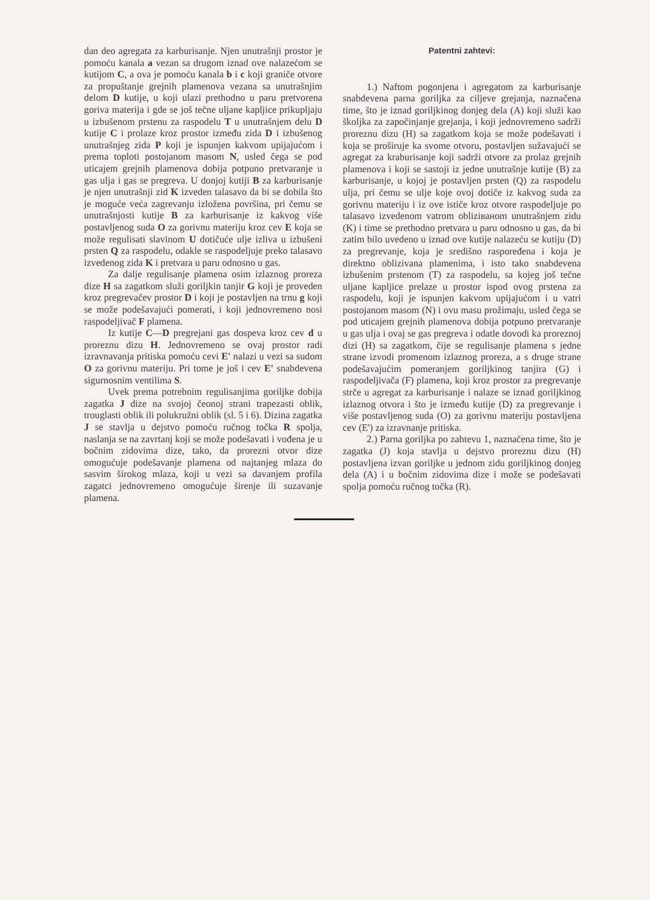dan deo agregata za karburisanje. Njen unutrašnji prostor je pomoću kanala a vezan sa drugom iznad ove nalazećom se kutijom C, a ova je pomoću kanala b i c koji graniče otvore za propuštanje grejnih plamenova vezana sa unutrašnjim delom D kutije, u koji ulazi prethodno u paru pretvorena goriva materija i gde se još tečne uljane kapljice prikupljaju u izbušenom prstenu za raspodelu T u unutrašnjem delu D kutije C i prolaze kroz prostor između zida D i izbušenog unutrašnjeg zida P koji je ispunjen kakvom upijajućom i prema toploti postojanom masom N, usled čega se pod uticajem grejnih plamenova dobija potpuno pretvaranje u gas ulja i gas se pregreva. U donjoj kutiji B za karburisanje je njen unutrašnji zid K izveden talasavo da bi se dobila što je moguće veća zagrevanju izložena površina, pri čemu se unutrašnjosti kutije B za karburisanje iz kakvog više postavljenog suda O za gorivnu materiju kroz cev E koja se može regulisati slavinom U dotičuće ulje izliva u izbušeni prsten Q za raspodelu, odakle se raspodeljuje preko talasavo izvedenog zida K i pretvara u paru odnosno u gas.
Za dalje regulisanje plamena osim izlaznog proreza dize H sa zagatkom služi goriljkin tanjir G koji je proveden kroz pregrevačev prostor D i koji je postavljen na trnu g koji se može podešavajući pomerati, i koji jednovremeno nosi raspodeljivač F plamena.
Iz kutije C—D pregrejani gas dospeva kroz cev d u proreznu dizu H. Jednovremeno se ovaj prostor radi izravnavanja pritiska pomoću cevi E' nalazi u vezi sa sudom O za gorivnu materiju. Pri tome je još i cev E' snabdevena sigurnosnim ventilima S.
Uvek prema potrebnim regulisanjima goriljke dobija zagatka J dize na svojoj čeonoj strani trapezasti oblik, trouglasti oblik ili polukružni oblik (sl. 5 i 6). Dizina zagatka J se stavlja u dejstvo pomoću ručnog točka R spolja, naslanja se na zavrtanj koji se može podešavati i vođena je u bočnim zidovima dize, tako, da prorezni otvor dize omogućuje podešavanje plamena od najtanjeg mlaza do sasvim širokog mlaza, koji u vezi sa davanjem profila zagatci jednovremeno omogućuje širenje ili suzavanje plamena.
Patentni zahtevi:
1.) Naftom pogonjena i agregatom za karburisanje snabdevena parna goriljka za ciljeve grejanja, naznačena time, što je iznad goriljkinog donjeg dela (A) koji služi kao školjka za započinjanje grejanja, i koji jednovremeno sadrži proreznu dizu (H) sa zagatkom koja se može podešavati i koja se proširuje ka svome otvoru, postavljen sužavajući se agregat za krabu­risanje koji sadrži otvore za prolaz grejnih plamenova i koji se sastoji iz jedne unutrašnje kutije (B) za karburisanje, u kojoj je postavljen prsten (Q) za raspodelu ulja, pri čemu se ulje koje ovoj dotiče iz kakvog suda za gorivnu materiju i iz ove ističe kroz otvore raspodeljuje po talasavo izvedenom vatrom obliziванom unutrašnjem zidu (K) i time se prethodno pretvara u paru odnosno u gas, da bi zatim bilo uvedeno u iznad ove kutije nalazeću se kutiju (D) za pregrevanje, koja je središno raspoređena i koja je direktno oblizivana plamenima, i isto tako snabdevena izbušenim prstenom (T) za raspodelu, sa kojeg još tečne uljane kapljice prelaze u prostor ispod ovog prstena za raspodelu, koji je ispunjen kakvom upijajućom i u vatri postojanom masom (N) i ovu masu prožimaju, usled čega se pod uticajem grejnih plamenova dobija potpuno pretvaranje u gas ulja i ovaj se gas pregreva i odatle dovodi ka proreznoj dizi (H) sa zagatkom, čije se regulisanje plamena s jedne strane izvodi promenom izlaznog proreza, a s druge strane podešavajućim pomeranjem goriljkinog tanjira (G) i raspodeljivača (F) plamena, koji kroz prostor za pregrevanje strče u agregat za karburisanje i nalaze se iznad goriljkinog izlaznog otvora i što je između kutije (D) za pregrevanje i više postavljenog suda (O) za gorivnu materiju postavljena cev (E') za izravnanje pritiska.
2.) Parna goriljka po zahtevu 1, naznačena time, što je zagatka (J) koja stavlja u dejstvo proreznu dizu (H) postavljena izvan goriljke u jednom zidu goriljkinog donjeg dela (A) i u bočnim zidovima dize i može se podešavati spolja pomoću ručnog točka (R).